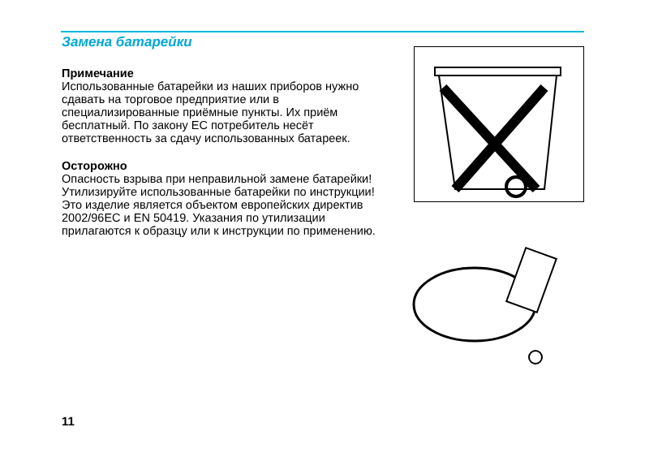Замена батарейки
Примечание
Использованные батарейки из наших приборов нужно сдавать на торговое предприятие или в специализированные приёмные пункты. Их приём бесплатный. По закону ЕС потребитель несёт ответственность за сдачу использованных батареек.
Осторожно
Опасность взрыва при неправильной замене батарейки! Утилизируйте использованные батарейки по инструкции! Это изделие является объектом европейских директив 2002/96EC и EN 50419. Указания по утилизации прилагаются к образцу или к инструкции по применению.
11